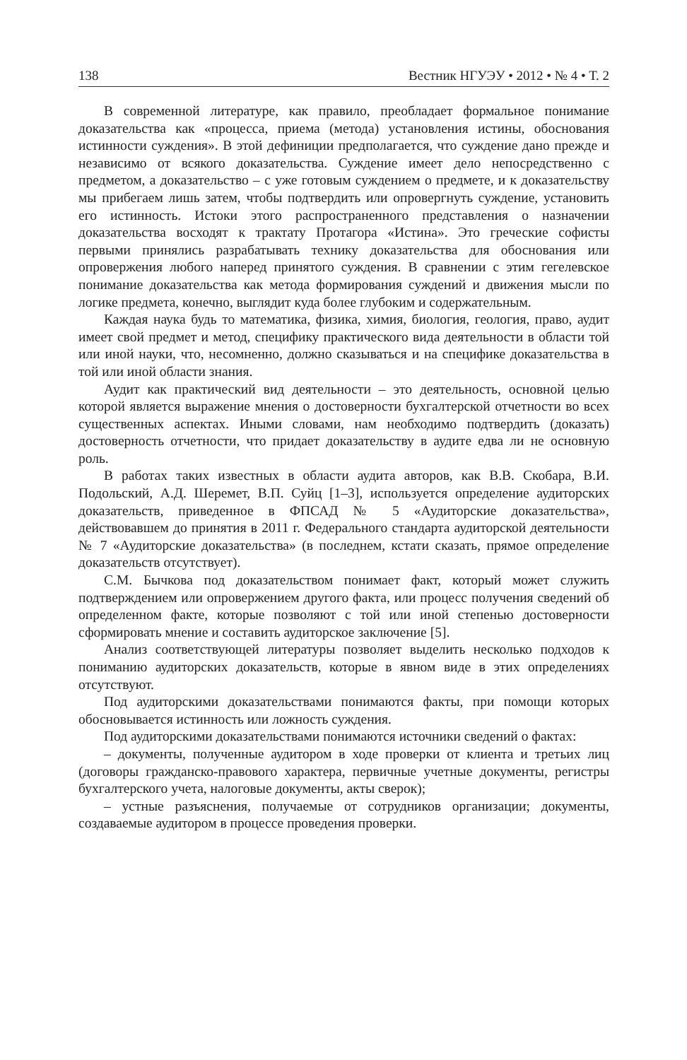138 Вестник НГУЭУ • 2012 • № 4 • Т. 2
В современной литературе, как правило, преобладает формальное понимание доказательства как «процесса, приема (метода) установления истины, обоснования истинности суждения». В этой дефиниции предполагается, что суждение дано прежде и независимо от всякого доказательства. Суждение имеет дело непосредственно с предметом, а доказательство – с уже готовым суждением о предмете, и к доказательству мы прибегаем лишь затем, чтобы подтвердить или опровергнуть суждение, установить его истинность. Истоки этого распространенного представления о назначении доказательства восходят к трактату Протагора «Истина». Это греческие софисты первыми принялись разрабатывать технику доказательства для обоснования или опровержения любого наперед принятого суждения. В сравнении с этим гегелевское понимание доказательства как метода формирования суждений и движения мысли по логике предмета, конечно, выглядит куда более глубоким и содержательным.
Каждая наука будь то математика, физика, химия, биология, геология, право, аудит имеет свой предмет и метод, специфику практического вида деятельности в области той или иной науки, что, несомненно, должно сказываться и на специфике доказательства в той или иной области знания.
Аудит как практический вид деятельности – это деятельность, основной целью которой является выражение мнения о достоверности бухгалтерской отчетности во всех существенных аспектах. Иными словами, нам необходимо подтвердить (доказать) достоверность отчетности, что придает доказательству в аудите едва ли не основную роль.
В работах таких известных в области аудита авторов, как В.В. Скобара, В.И. Подольский, А.Д. Шеремет, В.П. Суйц [1–3], используется определение аудиторских доказательств, приведенное в ФПСАД № 5 «Аудиторские доказательства», действовавшем до принятия в 2011 г. Федерального стандарта аудиторской деятельности № 7 «Аудиторские доказательства» (в последнем, кстати сказать, прямое определение доказательств отсутствует).
С.М. Бычкова под доказательством понимает факт, который может служить подтверждением или опровержением другого факта, или процесс получения сведений об определенном факте, которые позволяют с той или иной степенью достоверности сформировать мнение и составить аудиторское заключение [5].
Анализ соответствующей литературы позволяет выделить несколько подходов к пониманию аудиторских доказательств, которые в явном виде в этих определениях отсутствуют.
Под аудиторскими доказательствами понимаются факты, при помощи которых обосновывается истинность или ложность суждения.
Под аудиторскими доказательствами понимаются источники сведений о фактах:
– документы, полученные аудитором в ходе проверки от клиента и третьих лиц (договоры гражданско-правового характера, первичные учетные документы, регистры бухгалтерского учета, налоговые документы, акты сверок);
– устные разъяснения, получаемые от сотрудников организации; документы, создаваемые аудитором в процессе проведения проверки.